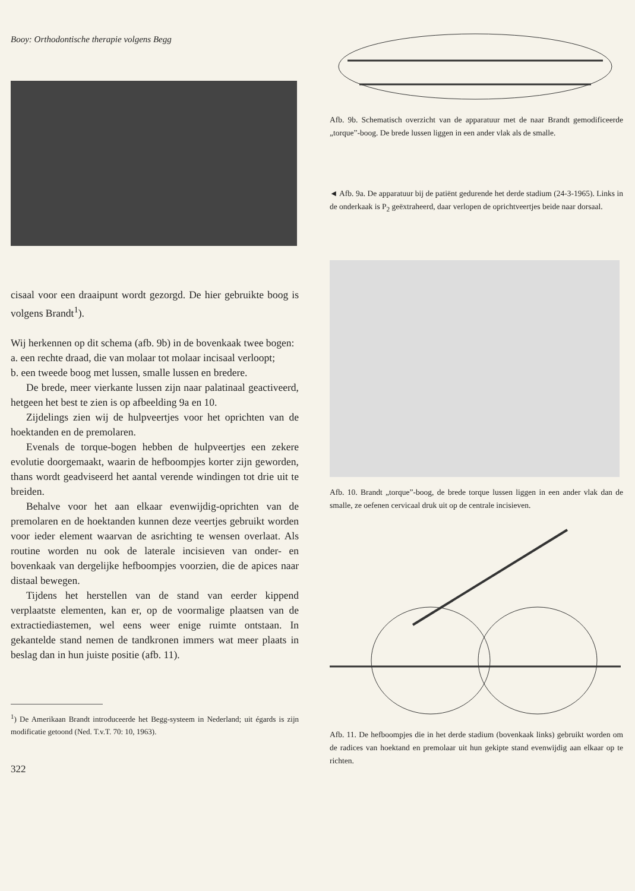Booy: Orthodontische therapie volgens Begg
cisaal voor een draaipunt wordt gezorgd. De hier gebruikte boog is volgens Brandt<sup>1</sup>).
Wij herkennen op dit schema (afb. 9b) in de bovenkaak twee bogen:
a. een rechte draad, die van molaar tot molaar incisaal verloopt;
b. een tweede boog met lussen, smalle lussen en bredere.
De brede, meer vierkante lussen zijn naar palatinaal geactiveerd, hetgeen het best te zien is op afbeelding 9a en 10.
Zijdelings zien wij de hulpveertjes voor het oprichten van de hoektanden en de premolaren.
Evenals de torque-bogen hebben de hulpveertjes een zekere evolutie doorgemaakt, waarin de hefboompjes korter zijn geworden, thans wordt geadviseerd het aantal verende windingen tot drie uit te breiden.
Behalve voor het aan elkaar evenwijdig-oprichten van de premolaren en de hoektanden kunnen deze veertjes gebruikt worden voor ieder element waarvan de asrichting te wensen overlaat. Als routine worden nu ook de laterale incisieven van onder- en bovenkaak van dergelijke hefboompjes voorzien, die de apices naar distaal bewegen.
Tijdens het herstellen van de stand van eerder kippend verplaatste elementen, kan er, op de voormalige plaatsen van de extractiediastemen, wel eens weer enige ruimte ontstaan. In gekantelde stand nemen de tandkronen immers wat meer plaats in beslag dan in hun juiste positie (afb. 11).
<sup>1</sup>) De Amerikaan Brandt introduceerde het Begg-systeem in Nederland; uit égards is zijn modificatie getoond (Ned. T.v.T. 70: 10, 1963).
322
Afb. 9b. Schematisch overzicht van de apparatuur met de naar Brandt gemodificeerde „torque”-boog. De brede lussen liggen in een ander vlak als de smalle.
◄ Afb. 9a. De apparatuur bij de patiënt gedurende het derde stadium (24-3-1965). Links in de onderkaak is P<sub>2</sub> geëxtraheerd, daar verlopen de oprichtveertjes beide naar dorsaal.
Afb. 10. Brandt „torque”-boog, de brede torque lussen liggen in een ander vlak dan de smalle, ze oefenen cervicaal druk uit op de centrale incisieven.
Afb. 11. De hefboompjes die in het derde stadium (bovenkaak links) gebruikt worden om de radices van hoektand en premolaar uit hun gekipte stand evenwijdig aan elkaar op te richten.